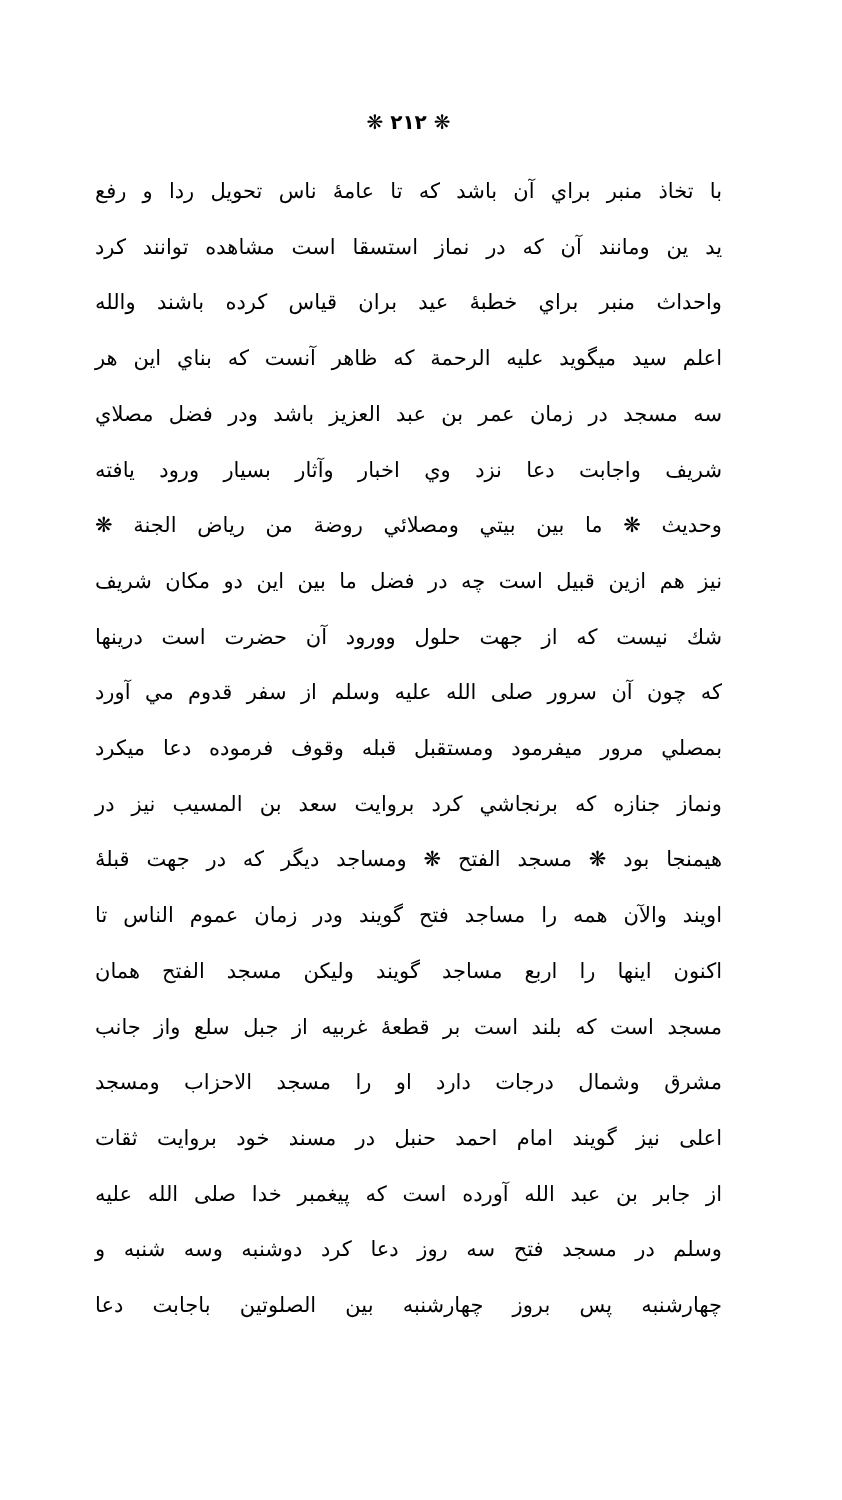❋ ۲۱۲ ❋
با تخاذ منبر براي آن باشد كه تا عامهٔ ناس تحويل ردا و رفع
يد ين ومانند آن كه در نماز استسقا است مشاهده توانند كرد
واحداث منبر براي خطبهٔ عيد بران قياس كرده باشند والله
اعلم سيد ميگويد عليه الرحمة كه ظاهر آنست كه بناي اين هر
سه مسجد در زمان عمر بن عبد العزيز باشد ودر فضل مصلاي
شريف واجابت دعا نزد وي اخبار وآثار بسيار ورود يافته
وحديث ❋ ما بين بيتي ومصلائي روضة من رياض الجنة ❋
نيز هم ازين قبيل است چه در فضل ما بين اين دو مكان شريف
شك نيست كه از جهت حلول وورود آن حضرت است درينها
كه چون آن سرور صلى الله عليه وسلم از سفر قدوم مي آورد
بمصلي مرور ميفرمود ومستقبل قبله وقوف فرموده دعا ميكرد
ونماز جنازه كه برنجاشي كرد بروايت سعد بن المسيب نيز در
هيمنجا بود ❋ مسجد الفتح ❋ ومساجد ديگر كه در جهت قبلهٔ
اويند والآن همه را مساجد فتح گويند ودر زمان عموم الناس تا
اكنون اينها را اربع مساجد گويند وليكن مسجد الفتح همان
مسجد است كه بلند است بر قطعهٔ غربيه از جبل سلع واز جانب
مشرق وشمال درجات دارد او را مسجد الاحزاب ومسجد
اعلى نيز گويند امام احمد حنبل در مسند خود بروايت ثقات
از جابر بن عبد الله آورده است كه پيغمبر خدا صلى الله عليه
وسلم در مسجد فتح سه روز دعا كرد دوشنبه وسه شنبه و
چهارشنبه پس بروز چهارشنبه بين الصلوتين باجابت دعا